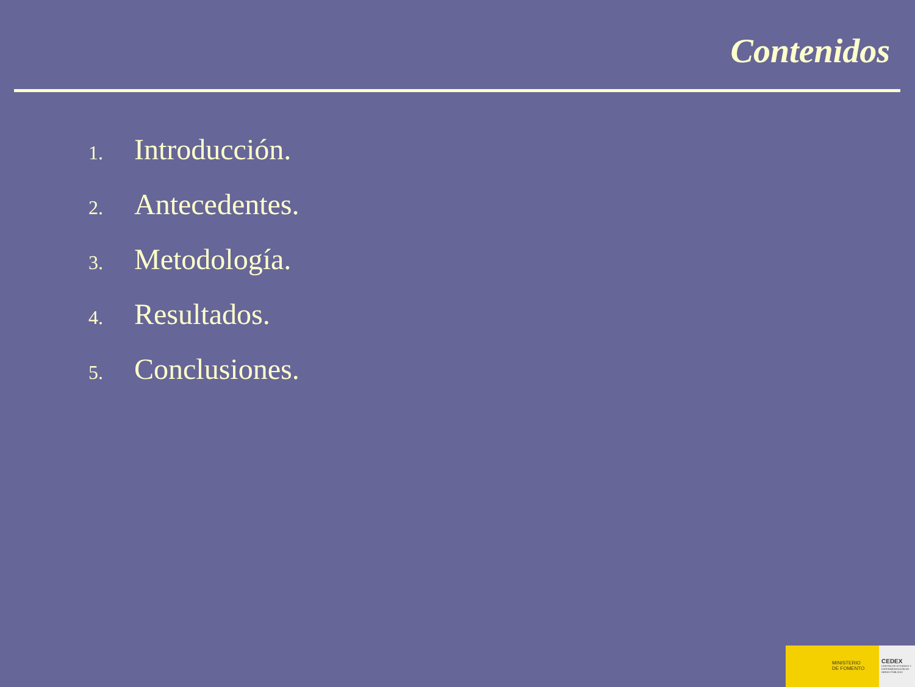Contenidos
1. Introducción.
2. Antecedentes.
3. Metodología.
4. Resultados.
5. Conclusiones.
MINISTERIO
DE FOMENTO
CEDEX
CENTRO DE ESTUDIOS Y EXPERIMENTACIÓN DE OBRAS PÚBLICAS